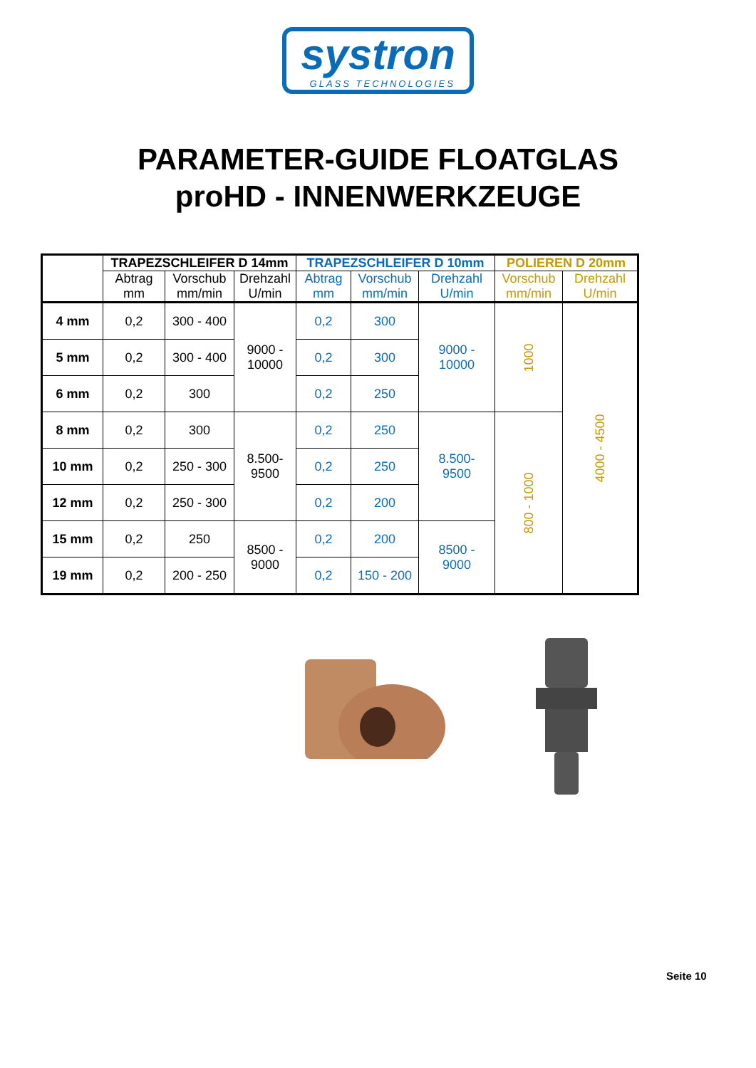systron GLASS TECHNOLOGIES
PARAMETER-GUIDE FLOATGLAS
proHD - INNENWERKZEUGE
| | TRAPEZSCHLEIFER D 14mm | | | TRAPEZSCHLEIFER D 10mm | | | POLIEREN D 20mm | |
| --- | --- | --- | --- | --- | --- | --- | --- | --- |
| | Abtrag mm | Vorschub mm/min | Drehzahl U/min | Abtrag mm | Vorschub mm/min | Drehzahl U/min | Vorschub mm/min | Drehzahl U/min |
| 4 mm | 0,2 | 300 - 400 | 9000 - 10000 | 0,2 | 300 | 9000 - 10000 | 1000 | 4000 - 4500 |
| 5 mm | 0,2 | 300 - 400 | | 0,2 | 300 | | | |
| 6 mm | 0,2 | 300 | | 0,2 | 250 | | | |
| 8 mm | 0,2 | 300 | 8.500- 9500 | 0,2 | 250 | 8.500- 9500 | 800 - 1000 | |
| 10 mm | 0,2 | 250 - 300 | | 0,2 | 250 | | | |
| 12 mm | 0,2 | 250 - 300 | | 0,2 | 200 | | | |
| 15 mm | 0,2 | 250 | 8500 - 9000 | 0,2 | 200 | 8500 - 9000 | | |
| 19 mm | 0,2 | 200 - 250 | | 0,2 | 150 - 200 | | | |
Seite 10